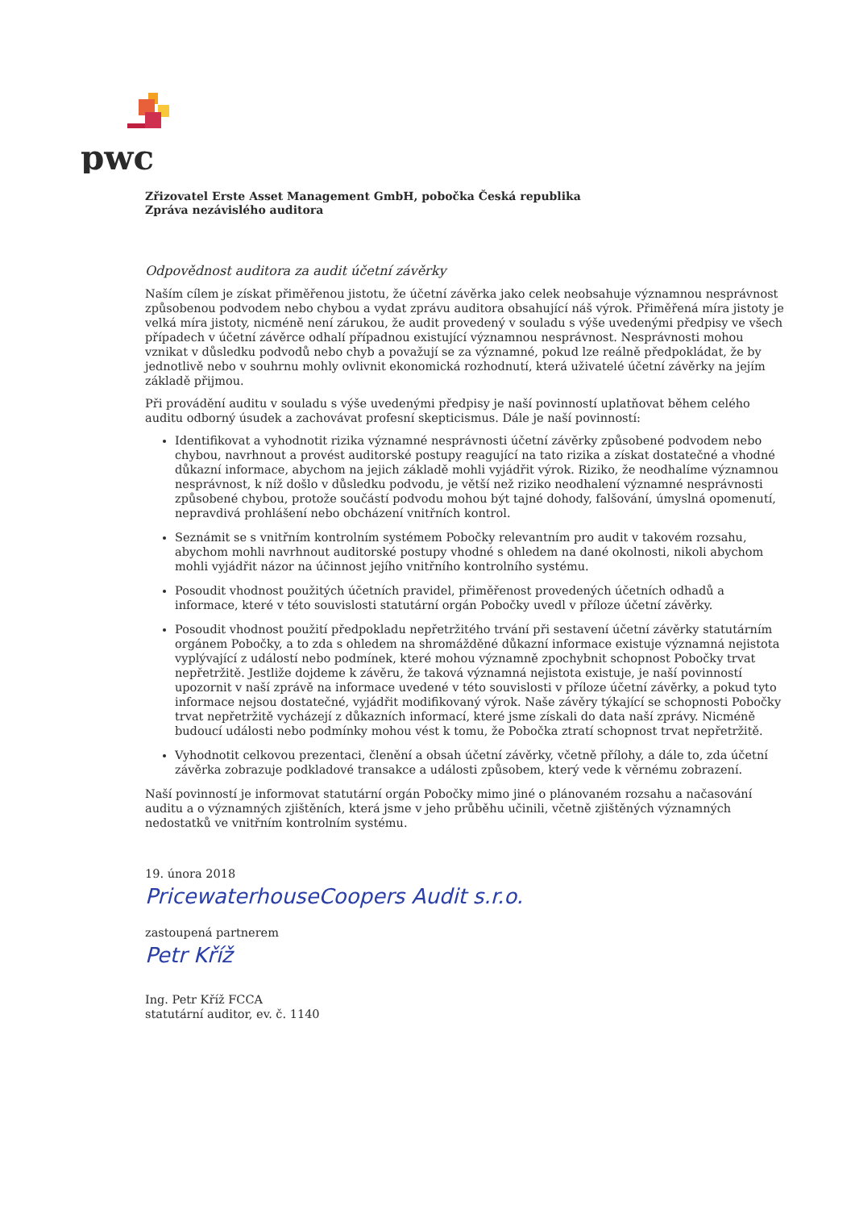pwc
Zřizovatel Erste Asset Management GmbH, pobočka Česká republika
Zpráva nezávislého auditora
Odpovědnost auditora za audit účetní závěrky
Naším cílem je získat přiměřenou jistotu, že účetní závěrka jako celek neobsahuje významnou nesprávnost způsobenou podvodem nebo chybou a vydat zprávu auditora obsahující náš výrok. Přiměřená míra jistoty je velká míra jistoty, nicméně není zárukou, že audit provedený v souladu s výše uvedenými předpisy ve všech případech v účetní závěrce odhalí případnou existující významnou nesprávnost. Nesprávnosti mohou vznikat v důsledku podvodů nebo chyb a považují se za významné, pokud lze reálně předpokládat, že by jednotlivě nebo v souhrnu mohly ovlivnit ekonomická rozhodnutí, která uživatelé účetní závěrky na jejím základě přijmou.
Při provádění auditu v souladu s výše uvedenými předpisy je naší povinností uplatňovat během celého auditu odborný úsudek a zachovávat profesní skepticismus. Dále je naší povinností:
Identifikovat a vyhodnotit rizika významné nesprávnosti účetní závěrky způsobené podvodem nebo chybou, navrhnout a provést auditorské postupy reagující na tato rizika a získat dostatečné a vhodné důkazní informace, abychom na jejich základě mohli vyjádřit výrok. Riziko, že neodhalíme významnou nesprávnost, k níž došlo v důsledku podvodu, je větší než riziko neodhalení významné nesprávnosti způsobené chybou, protože součástí podvodu mohou být tajné dohody, falšování, úmyslná opomenutí, nepravdivá prohlášení nebo obcházení vnitřních kontrol.
Seznámit se s vnitřním kontrolním systémem Pobočky relevantním pro audit v takovém rozsahu, abychom mohli navrhnout auditorské postupy vhodné s ohledem na dané okolnosti, nikoli abychom mohli vyjádřit názor na účinnost jejího vnitřního kontrolního systému.
Posoudit vhodnost použitých účetních pravidel, přiměřenost provedených účetních odhadů a informace, které v této souvislosti statutární orgán Pobočky uvedl v příloze účetní závěrky.
Posoudit vhodnost použití předpokladu nepřetržitého trvání při sestavení účetní závěrky statutárním orgánem Pobočky, a to zda s ohledem na shromážděné důkazní informace existuje významná nejistota vyplývající z událostí nebo podmínek, které mohou významně zpochybnit schopnost Pobočky trvat nepřetržitě. Jestliže dojdeme k závěru, že taková významná nejistota existuje, je naší povinností upozornit v naší zprávě na informace uvedené v této souvislosti v příloze účetní závěrky, a pokud tyto informace nejsou dostatečné, vyjádřit modifikovaný výrok. Naše závěry týkající se schopnosti Pobočky trvat nepřetržitě vycházejí z důkazních informací, které jsme získali do data naší zprávy. Nicméně budoucí události nebo podmínky mohou vést k tomu, že Pobočka ztratí schopnost trvat nepřetržitě.
Vyhodnotit celkovou prezentaci, členění a obsah účetní závěrky, včetně přílohy, a dále to, zda účetní závěrka zobrazuje podkladové transakce a události způsobem, který vede k věrnému zobrazení.
Naší povinností je informovat statutární orgán Pobočky mimo jiné o plánovaném rozsahu a načasování auditu a o významných zjištěních, která jsme v jeho průběhu učinili, včetně zjištěných významných nedostatků ve vnitřním kontrolním systému.
19. února 2018
PricewaterhouseCoopers Audit s.r.o.
zastoupená partnerem
Petr Kříž
Ing. Petr Kříž FCCA
statutární auditor, ev. č. 1140